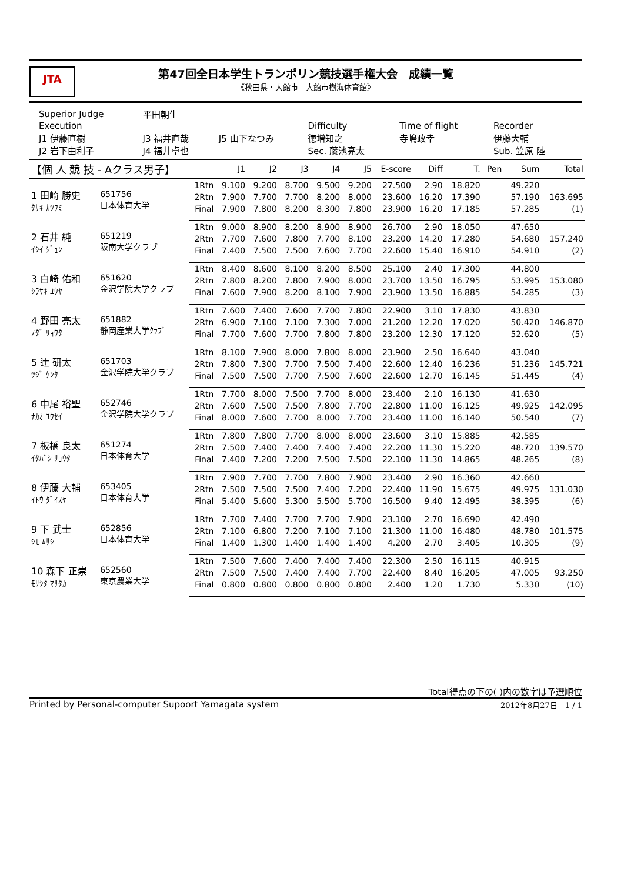JTA
第47回全日本学生トランポリン競技選手権大会　成績一覧
《秋田県・大館市　大館市樹海体育館》
| Superior Judge | 平田朝生 | | | | |
| Execution | | | Difficulty | Time of flight | Recorder |
| J1 伊藤直樹 | J3 福井直哉 | J5 山下なつみ | 徳増知之 | 寺嶋政幸 | 伊藤大輔 |
| J2 岩下由利子 | J4 福井卓也 | | Sec. 藤池亮太 | | Sub. 笠原 陸 |
| 【個 人 競 技 - Aクラス男子】 | | | J1 | J2 | J3 | J4 | J5 | E-score | Diff | T. | Pen | Sum | Total |
| --- | --- | --- | --- | --- | --- | --- | --- | --- | --- | --- | --- | --- | --- |
| 1 田崎 勝史 ﾀｻｷ ｶﾂﾌﾐ | 651756 日本体育大学 | 1Rtn | 9.100 | 9.200 | 8.700 | 9.500 | 9.200 | 27.500 | 2.90 | 18.820 | | 49.220 | |
| | | 2Rtn | 7.900 | 7.700 | 7.700 | 8.200 | 8.000 | 23.600 | 16.20 | 17.390 | | 57.190 | 163.695 |
| | | Final | 7.900 | 7.800 | 8.200 | 8.300 | 7.800 | 23.900 | 16.20 | 17.185 | | 57.285 | (1) |
| 2 石井 純 ｲｼｲ ｼﾞｭﾝ | 651219 阪南大学クラブ | 1Rtn | 9.000 | 8.900 | 8.200 | 8.900 | 8.900 | 26.700 | 2.90 | 18.050 | | 47.650 | |
| | | 2Rtn | 7.700 | 7.600 | 7.800 | 7.700 | 8.100 | 23.200 | 14.20 | 17.280 | | 54.680 | 157.240 |
| | | Final | 7.400 | 7.500 | 7.500 | 7.600 | 7.700 | 22.600 | 15.40 | 16.910 | | 54.910 | (2) |
| 3 白崎 佑和 ｼﾗｻｷ ﾕｳﾔ | 651620 金沢学院大学クラブ | 1Rtn | 8.400 | 8.600 | 8.100 | 8.200 | 8.500 | 25.100 | 2.40 | 17.300 | | 44.800 | |
| | | 2Rtn | 7.800 | 8.200 | 7.800 | 7.900 | 8.000 | 23.700 | 13.50 | 16.795 | | 53.995 | 153.080 |
| | | Final | 7.600 | 7.900 | 8.200 | 8.100 | 7.900 | 23.900 | 13.50 | 16.885 | | 54.285 | (3) |
| 4 野田 亮太 ﾉﾀﾞ ﾘｮｳﾀ | 651882 静岡産業大学ｸﾗﾌﾞ | 1Rtn | 7.600 | 7.400 | 7.600 | 7.700 | 7.800 | 22.900 | 3.10 | 17.830 | | 43.830 | |
| | | 2Rtn | 6.900 | 7.100 | 7.100 | 7.300 | 7.000 | 21.200 | 12.20 | 17.020 | | 50.420 | 146.870 |
| | | Final | 7.700 | 7.600 | 7.700 | 7.800 | 7.800 | 23.200 | 12.30 | 17.120 | | 52.620 | (5) |
| 5 辻 研太 ﾂｼﾞ ｹﾝﾀ | 651703 金沢学院大学クラブ | 1Rtn | 8.100 | 7.900 | 8.000 | 7.800 | 8.000 | 23.900 | 2.50 | 16.640 | | 43.040 | |
| | | 2Rtn | 7.800 | 7.300 | 7.700 | 7.500 | 7.400 | 22.600 | 12.40 | 16.236 | | 51.236 | 145.721 |
| | | Final | 7.500 | 7.500 | 7.700 | 7.500 | 7.600 | 22.600 | 12.70 | 16.145 | | 51.445 | (4) |
| 6 中尾 裕聖 ﾅｶｵ ﾕｳｾｲ | 652746 金沢学院大学クラブ | 1Rtn | 7.700 | 8.000 | 7.500 | 7.700 | 8.000 | 23.400 | 2.10 | 16.130 | | 41.630 | |
| | | 2Rtn | 7.600 | 7.500 | 7.500 | 7.800 | 7.700 | 22.800 | 11.00 | 16.125 | | 49.925 | 142.095 |
| | | Final | 8.000 | 7.600 | 7.700 | 8.000 | 7.700 | 23.400 | 11.00 | 16.140 | | 50.540 | (7) |
| 7 板橋 良太 ｲﾀﾊﾞｼ ﾘｮｳﾀ | 651274 日本体育大学 | 1Rtn | 7.800 | 7.800 | 7.700 | 8.000 | 8.000 | 23.600 | 3.10 | 15.885 | | 42.585 | |
| | | 2Rtn | 7.500 | 7.400 | 7.400 | 7.400 | 7.400 | 22.200 | 11.30 | 15.220 | | 48.720 | 139.570 |
| | | Final | 7.400 | 7.200 | 7.200 | 7.500 | 7.500 | 22.100 | 11.30 | 14.865 | | 48.265 | (8) |
| 8 伊藤 大輔 ｲﾄｳ ﾀﾞｲｽｹ | 653405 日本体育大学 | 1Rtn | 7.900 | 7.700 | 7.700 | 7.800 | 7.900 | 23.400 | 2.90 | 16.360 | | 42.660 | |
| | | 2Rtn | 7.500 | 7.500 | 7.500 | 7.400 | 7.200 | 22.400 | 11.90 | 15.675 | | 49.975 | 131.030 |
| | | Final | 5.400 | 5.600 | 5.300 | 5.500 | 5.700 | 16.500 | 9.40 | 12.495 | | 38.395 | (6) |
| 9 下 武士 ｼﾓ ﾑｻｼ | 652856 日本体育大学 | 1Rtn | 7.700 | 7.400 | 7.700 | 7.700 | 7.900 | 23.100 | 2.70 | 16.690 | | 42.490 | |
| | | 2Rtn | 7.100 | 6.800 | 7.200 | 7.100 | 7.100 | 21.300 | 11.00 | 16.480 | | 48.780 | 101.575 |
| | | Final | 1.400 | 1.300 | 1.400 | 1.400 | 1.400 | 4.200 | 2.70 | 3.405 | | 10.305 | (9) |
| 10 森下 正崇 ﾓﾘｼﾀ ﾏｻﾀｶ | 652560 東京農業大学 | 1Rtn | 7.500 | 7.600 | 7.400 | 7.400 | 7.400 | 22.300 | 2.50 | 16.115 | | 40.915 | |
| | | 2Rtn | 7.500 | 7.500 | 7.400 | 7.400 | 7.700 | 22.400 | 8.40 | 16.205 | | 47.005 | 93.250 |
| | | Final | 0.800 | 0.800 | 0.800 | 0.800 | 0.800 | 2.400 | 1.20 | 1.730 | | 5.330 | (10) |
Total得点の下の( )内の数字は予選順位
Printed by Personal-computer Supoort Yamagata system 2012年8月27日　1 / 1